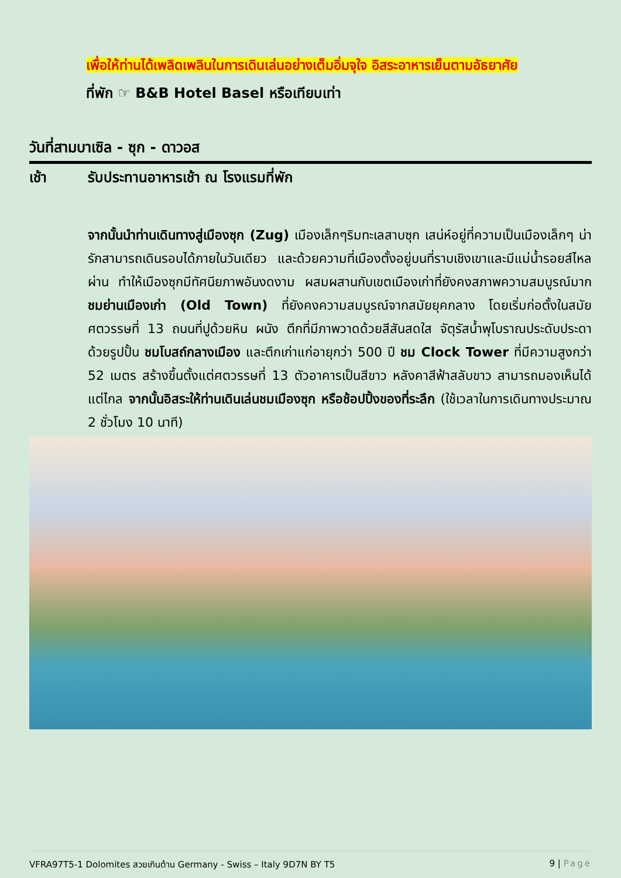เพื่อให้ท่านได้เพลิดเพลินในการเดินเล่นอย่างเต็มอิ่มจุใจ อิสระอาหารเย็นตามอัธยาศัย
ที่พัก ☞ B&B Hotel Basel หรือเทียบเท่า
วันที่สามบาเซิล - ซุก - ดาวอส
เช้า รับประทานอาหารเช้า ณ โรงแรมที่พัก
จากนั้นนำท่านเดินทางสู่เมืองซุก (Zug) เมืองเล็กๆริมทะเลสาบซุก เสน่ห์อยู่ที่ความเป็นเมืองเล็กๆ น่ารักสามารถเดินรอบได้ภายในวันเดียว และด้วยความที่เมืองตั้งอยู่บนที่ราบเชิงเขาและมีแม่น้ำรอยส์ไหลผ่าน ทำให้เมืองซุกมีทัศนียภาพอันงดงาม ผสมผสานกับเขตเมืองเก่าที่ยังคงสภาพความสมบูรณ์มาก ชมย่านเมืองเก่า (Old Town) ที่ยังคงความสมบูรณ์จากสมัยยุคกลาง โดยเริ่มก่อตั้งในสมัยศตวรรษที่ 13 ถนนที่ปูด้วยหิน ผนัง ตึกที่มีภาพวาดด้วยสีสันสดใส จัตุรัสน้ำพุโบราณประดับประดาด้วยรูปปั้น ชมโบสถ์กลางเมือง และตึกเก่าแก่อายุกว่า 500 ปี ชม Clock Tower ที่มีความสูงกว่า 52 เมตร สร้างขึ้นตั้งแต่ศตวรรษที่ 13 ตัวอาคารเป็นสีขาว หลังคาสีฟ้าสลับขาว สามารถมองเห็นได้แต่ไกล จากนั้นอิสระให้ท่านเดินเล่นชมเมืองซุก หรือช้อปปิ้งของที่ระลึก (ใช้เวลาในการเดินทางประมาณ 2 ชั่วโมง 10 นาที)
VFRA97T5-1 Dolomites สวยเกินต้าน Germany - Swiss – Italy 9D7N BY T5 9 | Page